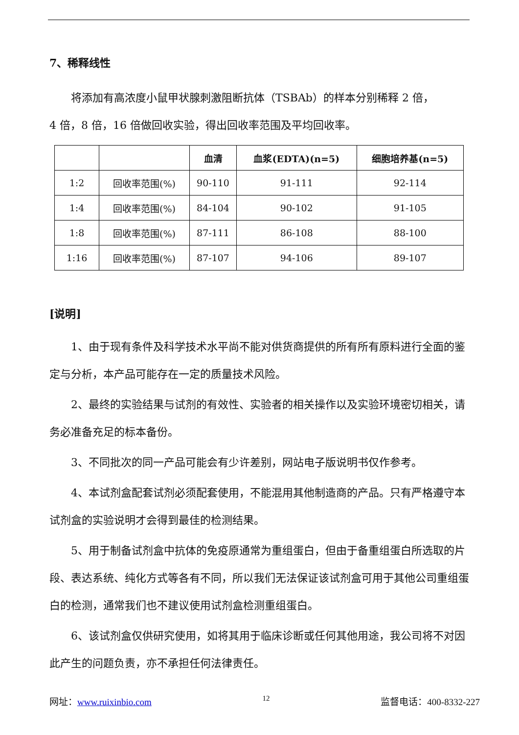7、稀释线性
将添加有高浓度小鼠甲状腺刺激阻断抗体（TSBAb）的样本分别稀释 2 倍，
4 倍，8 倍，16 倍做回收实验，得出回收率范围及平均回收率。
| | | 血清 | 血浆(EDTA)(n=5) | 细胞培养基(n=5) |
| --- | --- | --- | --- | --- |
| 1:2 | 回收率范围(%) | 90-110 | 91-111 | 92-114 |
| 1:4 | 回收率范围(%) | 84-104 | 90-102 | 91-105 |
| 1:8 | 回收率范围(%) | 87-111 | 86-108 | 88-100 |
| 1:16 | 回收率范围(%) | 87-107 | 94-106 | 89-107 |
[说明]
1、由于现有条件及科学技术水平尚不能对供货商提供的所有所有原料进行全面的鉴定与分析，本产品可能存在一定的质量技术风险。
2、最终的实验结果与试剂的有效性、实验者的相关操作以及实验环境密切相关，请务必准备充足的标本备份。
3、不同批次的同一产品可能会有少许差别，网站电子版说明书仅作参考。
4、本试剂盒配套试剂必须配套使用，不能混用其他制造商的产品。只有严格遵守本试剂盒的实验说明才会得到最佳的检测结果。
5、用于制备试剂盒中抗体的免疫原通常为重组蛋白，但由于备重组蛋白所选取的片段、表达系统、纯化方式等各有不同，所以我们无法保证该试剂盒可用于其他公司重组蛋白的检测，通常我们也不建议使用试剂盒检测重组蛋白。
6、该试剂盒仅供研究使用，如将其用于临床诊断或任何其他用途，我公司将不对因此产生的问题负责，亦不承担任何法律责任。
网址：www.ruixinbio.com 12 监督电话：400-8332-227